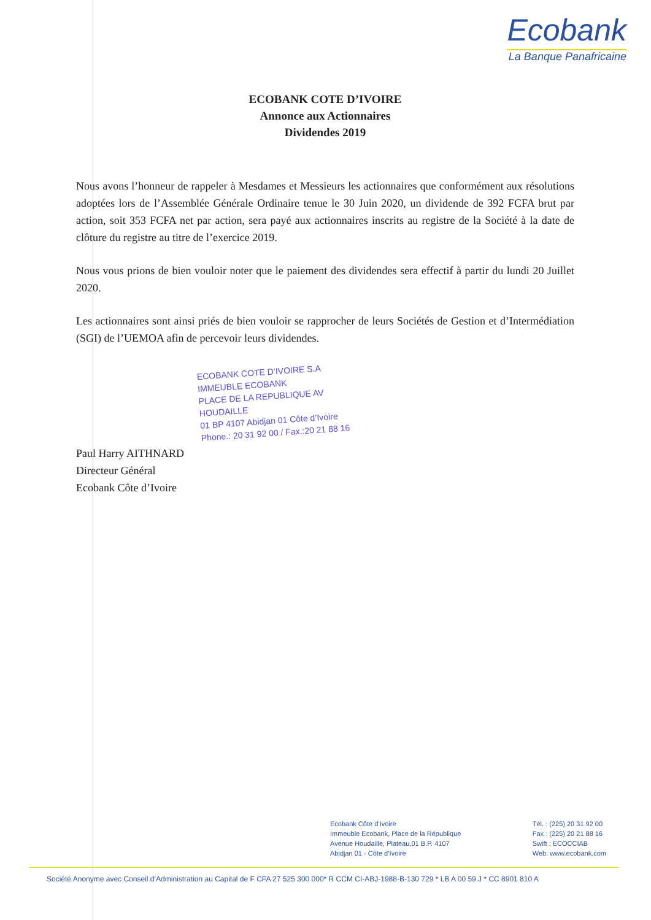Ecobank
La Banque Panafricaine
ECOBANK COTE D’IVOIRE
Annonce aux Actionnaires
Dividendes 2019
Nous avons l’honneur de rappeler à Mesdames et Messieurs les actionnaires que conformément aux résolutions adoptées lors de l’Assemblée Générale Ordinaire tenue le 30 Juin 2020, un dividende de 392 FCFA brut par action, soit 353 FCFA net par action, sera payé aux actionnaires inscrits au registre de la Société à la date de clôture du registre au titre de l’exercice 2019.
Nous vous prions de bien vouloir noter que le paiement des dividendes sera effectif à partir du lundi 20 Juillet 2020.
Les actionnaires sont ainsi priés de bien vouloir se rapprocher de leurs Sociétés de Gestion et d’Intermédiation (SGI) de l’UEMOA afin de percevoir leurs dividendes.
ECOBANK COTE D’IVOIRE S.A
IMMEUBLE ECOBANK
PLACE DE LA REPUBLIQUE AV HOUDAILLE
01 BP 4107 Abidjan 01 Côte d’Ivoire
Phone.: 20 31 92 00 / Fax.:20 21 88 16
Paul Harry AITHNARD
Directeur Général
Ecobank Côte d’Ivoire
Ecobank Côte d’Ivoire
Immeuble Ecobank, Place de la République
Avenue Houdaille, Plateau,01 B.P. 4107
Abidjan 01 - Côte d’Ivoire
Tél. : (225) 20 31 92 00
Fax : (225) 20 21 88 16
Swift : ECOCCIAB
Web: www.ecobank.com
Société Anonyme avec Conseil d’Administration au Capital de F CFA 27 525 300 000* R CCM CI-ABJ-1988-B-130 729 * LB A 00 59 J * CC 8901 810 A